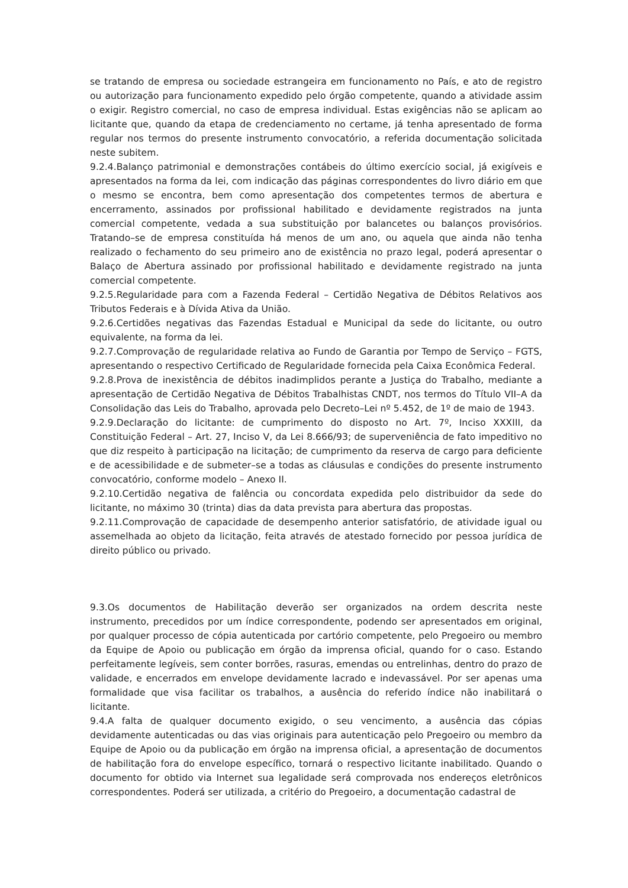se tratando de empresa ou sociedade estrangeira em funcionamento no País, e ato de registro ou autorização para funcionamento expedido pelo órgão competente, quando a atividade assim o exigir. Registro comercial, no caso de empresa individual. Estas exigências não se aplicam ao licitante que, quando da etapa de credenciamento no certame, já tenha apresentado de forma regular nos termos do presente instrumento convocatório, a referida documentação solicitada neste subitem.
9.2.4.Balanço patrimonial e demonstrações contábeis do último exercício social, já exigíveis e apresentados na forma da lei, com indicação das páginas correspondentes do livro diário em que o mesmo se encontra, bem como apresentação dos competentes termos de abertura e encerramento, assinados por profissional habilitado e devidamente registrados na junta comercial competente, vedada a sua substituição por balancetes ou balanços provisórios. Tratando–se de empresa constituída há menos de um ano, ou aquela que ainda não tenha realizado o fechamento do seu primeiro ano de existência no prazo legal, poderá apresentar o Balaço de Abertura assinado por profissional habilitado e devidamente registrado na junta comercial competente.
9.2.5.Regularidade para com a Fazenda Federal – Certidão Negativa de Débitos Relativos aos Tributos Federais e à Dívida Ativa da União.
9.2.6.Certidões negativas das Fazendas Estadual e Municipal da sede do licitante, ou outro equivalente, na forma da lei.
9.2.7.Comprovação de regularidade relativa ao Fundo de Garantia por Tempo de Serviço – FGTS, apresentando o respectivo Certificado de Regularidade fornecida pela Caixa Econômica Federal.
9.2.8.Prova de inexistência de débitos inadimplidos perante a Justiça do Trabalho, mediante a apresentação de Certidão Negativa de Débitos Trabalhistas CNDT, nos termos do Título VII–A da Consolidação das Leis do Trabalho, aprovada pelo Decreto–Lei nº 5.452, de 1º de maio de 1943.
9.2.9.Declaração do licitante: de cumprimento do disposto no Art. 7º, Inciso XXXIII, da Constituição Federal – Art. 27, Inciso V, da Lei 8.666/93; de superveniência de fato impeditivo no que diz respeito à participação na licitação; de cumprimento da reserva de cargo para deficiente e de acessibilidade e de submeter–se a todas as cláusulas e condições do presente instrumento convocatório, conforme modelo – Anexo II.
9.2.10.Certidão negativa de falência ou concordata expedida pelo distribuidor da sede do licitante, no máximo 30 (trinta) dias da data prevista para abertura das propostas.
9.2.11.Comprovação de capacidade de desempenho anterior satisfatório, de atividade igual ou assemelhada ao objeto da licitação, feita através de atestado fornecido por pessoa jurídica de direito público ou privado.
9.3.Os documentos de Habilitação deverão ser organizados na ordem descrita neste instrumento, precedidos por um índice correspondente, podendo ser apresentados em original, por qualquer processo de cópia autenticada por cartório competente, pelo Pregoeiro ou membro da Equipe de Apoio ou publicação em órgão da imprensa oficial, quando for o caso. Estando perfeitamente legíveis, sem conter borrões, rasuras, emendas ou entrelinhas, dentro do prazo de validade, e encerrados em envelope devidamente lacrado e indevassável. Por ser apenas uma formalidade que visa facilitar os trabalhos, a ausência do referido índice não inabilitará o licitante.
9.4.A falta de qualquer documento exigido, o seu vencimento, a ausência das cópias devidamente autenticadas ou das vias originais para autenticação pelo Pregoeiro ou membro da Equipe de Apoio ou da publicação em órgão na imprensa oficial, a apresentação de documentos de habilitação fora do envelope específico, tornará o respectivo licitante inabilitado. Quando o documento for obtido via Internet sua legalidade será comprovada nos endereços eletrônicos correspondentes. Poderá ser utilizada, a critério do Pregoeiro, a documentação cadastral de